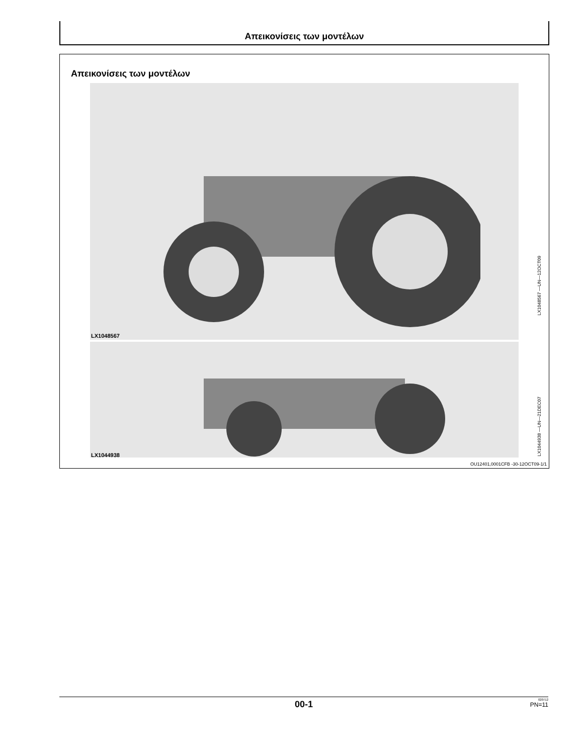Απεικονίσεις των μοντέλων
Απεικονίσεις των μοντέλων
LX1048567
LX1048567 —UN—12OCT09
LX1044938
LX1044938 —UN—21DEC07
OU12401,0001CFB -30-12OCT09-1/1
00-1 020712
PN=11